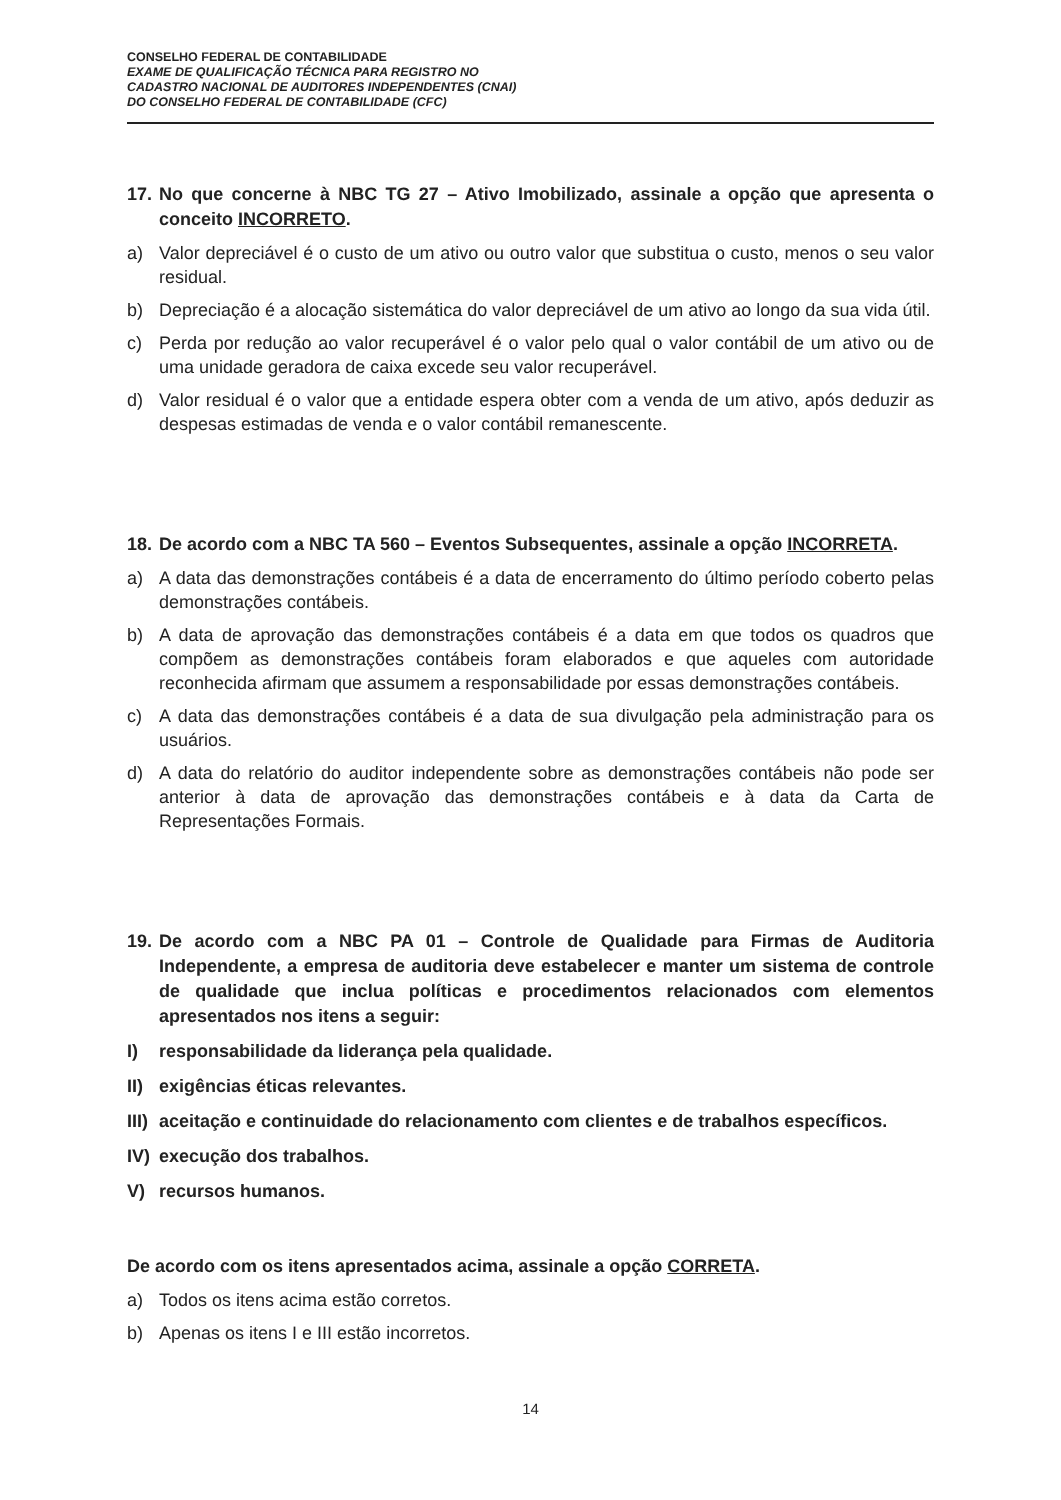CONSELHO FEDERAL DE CONTABILIDADE
EXAME DE QUALIFICAÇÃO TÉCNICA PARA REGISTRO NO
CADASTRO NACIONAL DE AUDITORES INDEPENDENTES (CNAI)
DO CONSELHO FEDERAL DE CONTABILIDADE (CFC)
17. No que concerne à NBC TG 27 – Ativo Imobilizado, assinale a opção que apresenta o conceito INCORRETO.
a) Valor depreciável é o custo de um ativo ou outro valor que substitua o custo, menos o seu valor residual.
b) Depreciação é a alocação sistemática do valor depreciável de um ativo ao longo da sua vida útil.
c) Perda por redução ao valor recuperável é o valor pelo qual o valor contábil de um ativo ou de uma unidade geradora de caixa excede seu valor recuperável.
d) Valor residual é o valor que a entidade espera obter com a venda de um ativo, após deduzir as despesas estimadas de venda e o valor contábil remanescente.
18. De acordo com a NBC TA 560 – Eventos Subsequentes, assinale a opção INCORRETA.
a) A data das demonstrações contábeis é a data de encerramento do último período coberto pelas demonstrações contábeis.
b) A data de aprovação das demonstrações contábeis é a data em que todos os quadros que compõem as demonstrações contábeis foram elaborados e que aqueles com autoridade reconhecida afirmam que assumem a responsabilidade por essas demonstrações contábeis.
c) A data das demonstrações contábeis é a data de sua divulgação pela administração para os usuários.
d) A data do relatório do auditor independente sobre as demonstrações contábeis não pode ser anterior à data de aprovação das demonstrações contábeis e à data da Carta de Representações Formais.
19. De acordo com a NBC PA 01 – Controle de Qualidade para Firmas de Auditoria Independente, a empresa de auditoria deve estabelecer e manter um sistema de controle de qualidade que inclua políticas e procedimentos relacionados com elementos apresentados nos itens a seguir:
I) responsabilidade da liderança pela qualidade.
II) exigências éticas relevantes.
III) aceitação e continuidade do relacionamento com clientes e de trabalhos específicos.
IV) execução dos trabalhos.
V) recursos humanos.
De acordo com os itens apresentados acima, assinale a opção CORRETA.
a) Todos os itens acima estão corretos.
b) Apenas os itens I e III estão incorretos.
14